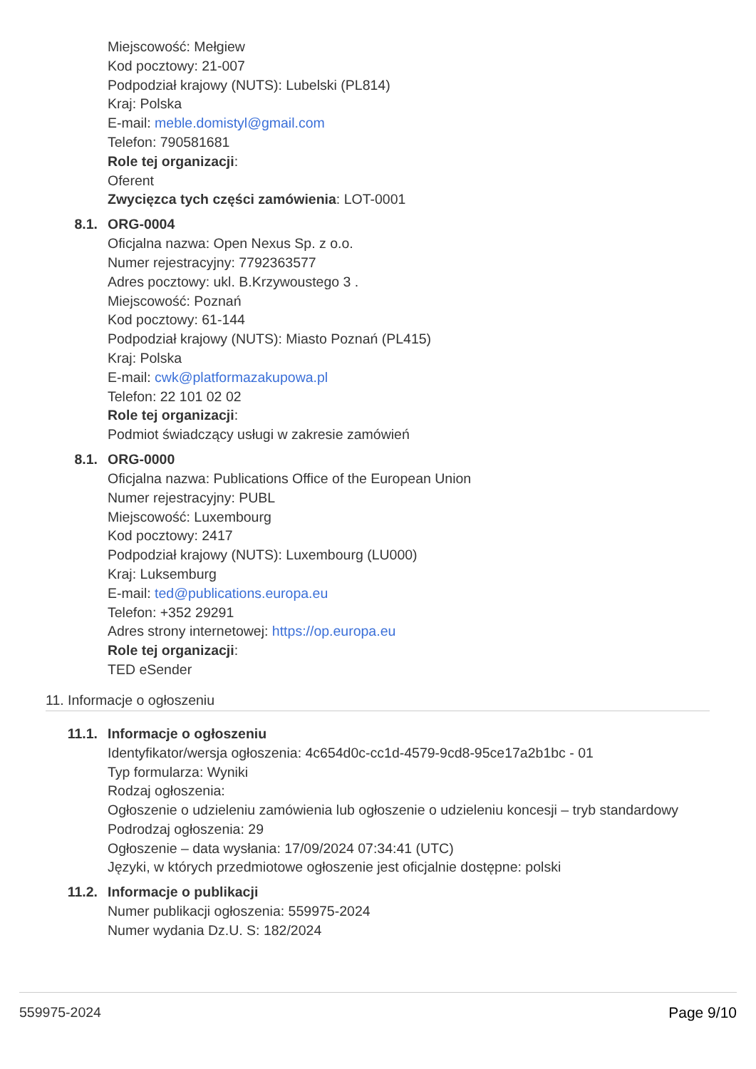Miejscowość: Mełgiew
Kod pocztowy: 21-007
Podpodział krajowy (NUTS): Lubelski (PL814)
Kraj: Polska
E-mail: meble.domistyl@gmail.com
Telefon: 790581681
Role tej organizacji:
Oferent
Zwycięzca tych części zamówienia: LOT-0001
8.1. ORG-0004
Oficjalna nazwa: Open Nexus Sp. z o.o.
Numer rejestracyjny: 7792363577
Adres pocztowy: ukl. B.Krzywoustego 3 .
Miejscowość: Poznań
Kod pocztowy: 61-144
Podpodział krajowy (NUTS): Miasto Poznań (PL415)
Kraj: Polska
E-mail: cwk@platformazakupowa.pl
Telefon: 22 101 02 02
Role tej organizacji:
Podmiot świadczący usługi w zakresie zamówień
8.1. ORG-0000
Oficjalna nazwa: Publications Office of the European Union
Numer rejestracyjny: PUBL
Miejscowość: Luxembourg
Kod pocztowy: 2417
Podpodział krajowy (NUTS): Luxembourg (LU000)
Kraj: Luksemburg
E-mail: ted@publications.europa.eu
Telefon: +352 29291
Adres strony internetowej: https://op.europa.eu
Role tej organizacji:
TED eSender
11. Informacje o ogłoszeniu
11.1. Informacje o ogłoszeniu
Identyfikator/wersja ogłoszenia: 4c654d0c-cc1d-4579-9cd8-95ce17a2b1bc - 01
Typ formularza: Wyniki
Rodzaj ogłoszenia:
Ogłoszenie o udzieleniu zamówienia lub ogłoszenie o udzieleniu koncesji – tryb standardowy
Podrodzaj ogłoszenia: 29
Ogłoszenie – data wysłania: 17/09/2024 07:34:41 (UTC)
Języki, w których przedmiotowe ogłoszenie jest oficjalnie dostępne: polski
11.2. Informacje o publikacji
Numer publikacji ogłoszenia: 559975-2024
Numer wydania Dz.U. S: 182/2024
559975-2024 Page 9/10